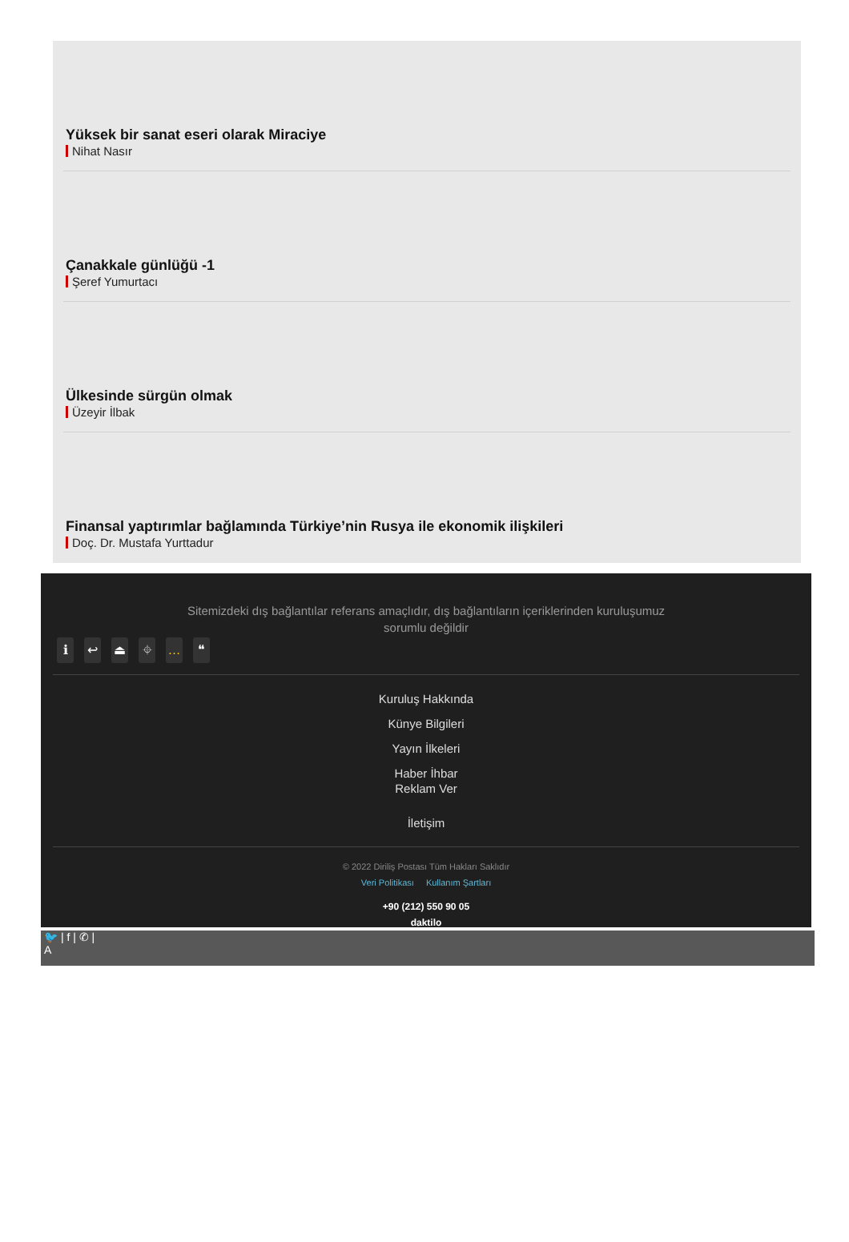Yüksek bir sanat eseri olarak Miraciye
Nihat Nasır
Çanakkale günlüğü -1
Şeref Yumurtacı
Ülkesinde sürgün olmak
Üzeyir İlbak
Finansal yaptırımlar bağlamında Türkiye’nin Rusya ile ekonomik ilişkileri
Doç. Dr. Mustafa Yurttadur
Sitemizdeki dış bağlantılar referans amaçlıdır, dış bağlantıların içeriklerinden kuruluşumuz sorumlu değildir
ℹ ↩ ⏏ ⌖ … ❝
Kuruluş Hakkında
Künye Bilgileri
Yayın İlkeleri
Haber İhbar
Reklam Ver
İletişim
© 2022 Diriliş Postası Tüm Hakları Saklıdır
Veri Politikası Kullanım Şartları
+90 (212) 550 90 05
daktilo
🐦 | f | ✆ |
A